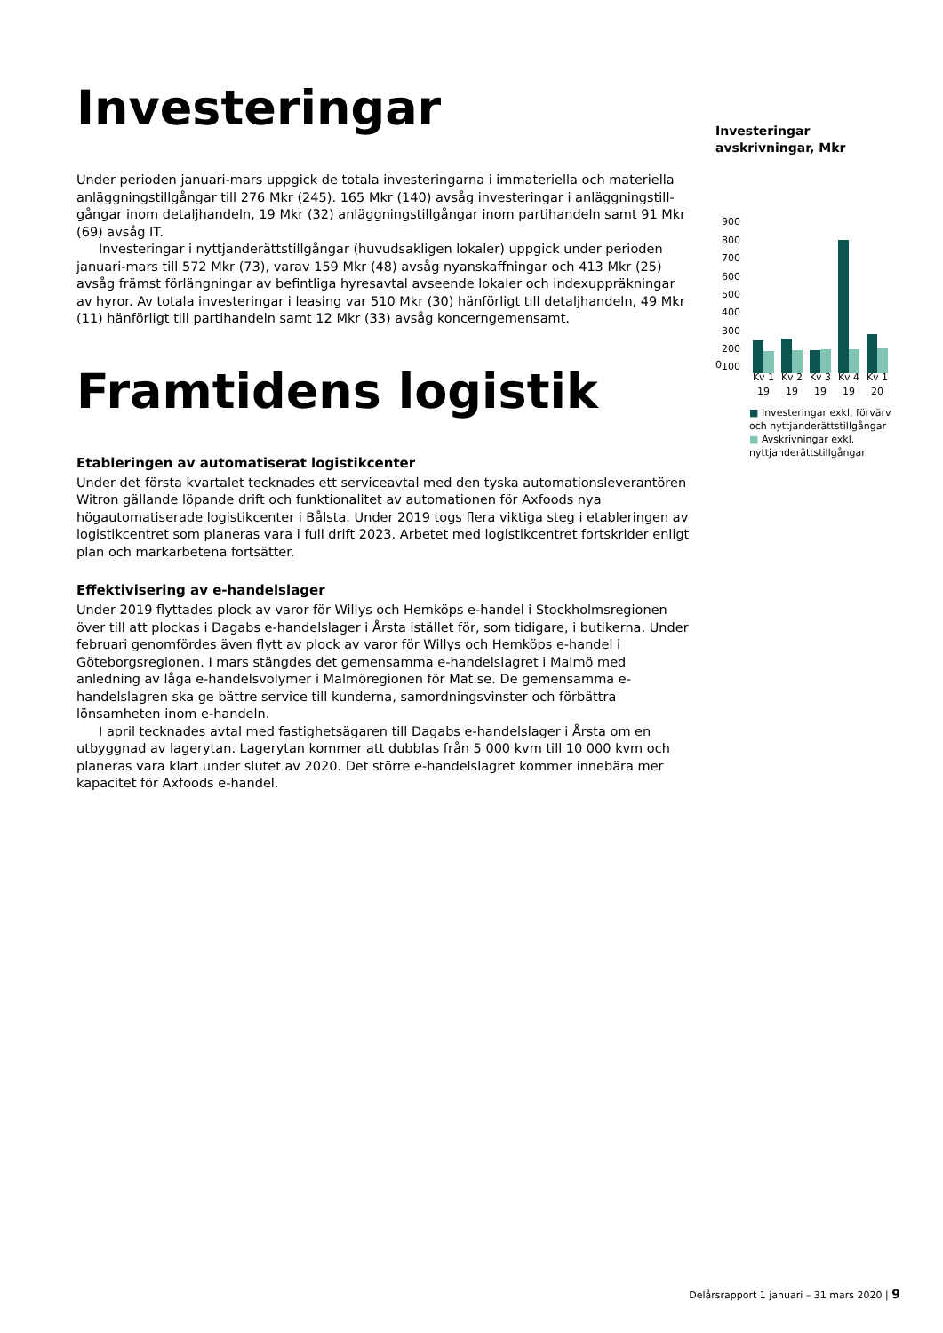Investeringar
Under perioden januari-mars uppgick de totala investeringarna i immateriella och materiella anläggningstillgångar till 276 Mkr (245). 165 Mkr (140) avsåg investeringar i anläggningstill-gångar inom detaljhandeln, 19 Mkr (32) anläggningstillgångar inom partihandeln samt 91 Mkr (69) avsåg IT.
Investeringar i nyttjanderättstillgångar (huvudsakligen lokaler) uppgick under perioden januari-mars till 572 Mkr (73), varav 159 Mkr (48) avsåg nyanskaffningar och 413 Mkr (25) avsåg främst förlängningar av befintliga hyresavtal avseende lokaler och indexuppräkningar av hyror. Av totala investeringar i leasing var 510 Mkr (30) hänförligt till detaljhandeln, 49 Mkr (11) hänförligt till partihandeln samt 12 Mkr (33) avsåg koncerngemensamt.
Framtidens logistik
Etableringen av automatiserat logistikcenter
Under det första kvartalet tecknades ett serviceavtal med den tyska automationsleverantören Witron gällande löpande drift och funktionalitet av automationen för Axfoods nya högautomatiserade logistikcenter i Bålsta. Under 2019 togs flera viktiga steg i etableringen av logistikcentret som planeras vara i full drift 2023. Arbetet med logistikcentret fortskrider enligt plan och markarbetena fortsätter.
Effektivisering av e-handelslager
Under 2019 flyttades plock av varor för Willys och Hemköps e-handel i Stockholmsregionen över till att plockas i Dagabs e-handelslager i Årsta istället för, som tidigare, i butikerna. Under februari genomfördes även flytt av plock av varor för Willys och Hemköps e-handel i Göteborgsregionen. I mars stängdes det gemensamma e-handelslagret i Malmö med anledning av låga e-handelsvolymer i Malmöregionen för Mat.se. De gemensamma e-handelslagren ska ge bättre service till kunderna, samordningsvinster och förbättra lönsamheten inom e-handeln.
I april tecknades avtal med fastighetsägaren till Dagabs e-handelslager i Årsta om en utbyggnad av lagerytan. Lagerytan kommer att dubblas från 5 000 kvm till 10 000 kvm och planeras vara klart under slutet av 2020. Det större e-handelslagret kommer innebära mer kapacitet för Axfoods e-handel.
Investeringar avskrivningar, Mkr
900
800
700
600
500
400
300
200
100
0
Kv 1 19 Kv 2 19 Kv 3 19 Kv 4 19 Kv 1 20
■ Investeringar exkl. förvärv och nyttjanderättstillgångar
■ Avskrivningar exkl. nyttjanderättstillgångar
Delårsrapport 1 januari – 31 mars 2020 | 9